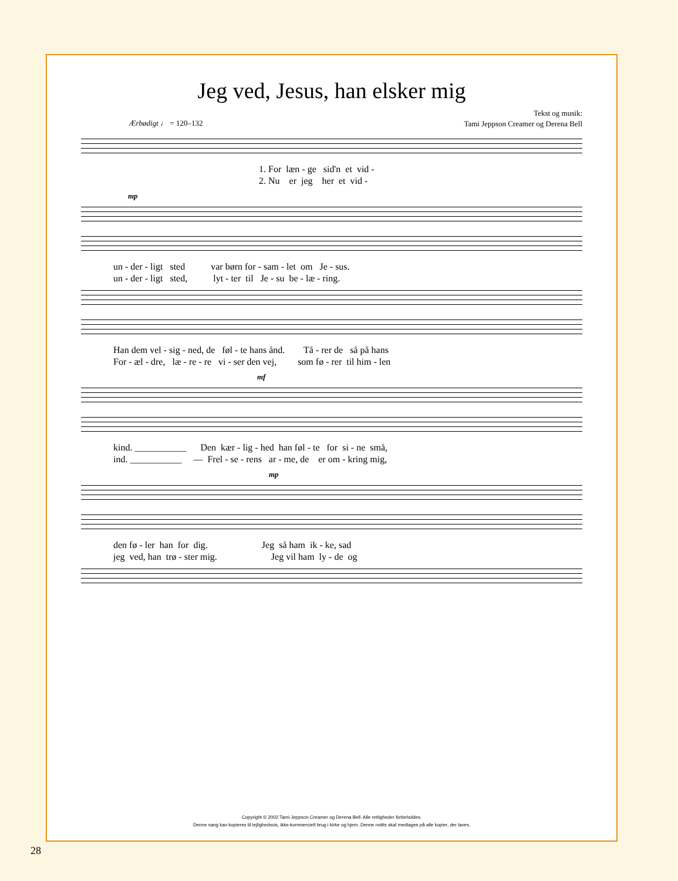Jeg ved, Jesus, han elsker mig
Tekst og musik:
Tami Jeppson Creamer og Derena Bell
Ærbødigt ♩ = 120–132
1. For læn - ge sid'n et vid - 2. Nu er jeg her et vid -
mp
un - der - ligt sted var børn for - sam - let om Je - sus. un - der - ligt sted, lyt - ter til Je - su be - læ - ring.
Han dem vel - sig - ned, de føl - te hans ånd. Tå - rer de så på hans For - æl - dre, læ - re - re vi - ser den vej, som fø - rer til him - len
mf
kind. ___________ Den kær - lig - hed han føl - te for si - ne små, ind. ___________ — Frel - se - rens ar - me, de er om - kring mig,
mp
den fø - ler han for dig. Jeg så ham ik - ke, sad jeg ved, han trø - ster mig. Jeg vil ham ly - de og
Copyright © 2002 Tami Jeppson Creamer og Derena Bell. Alle rettigheder forbeholdes.
Denne sang kan kopieres til lejlighedsvis, ikke-kommercielt brug i kirke og hjem. Denne notits skal medtages på alle kopier, der laves.
28